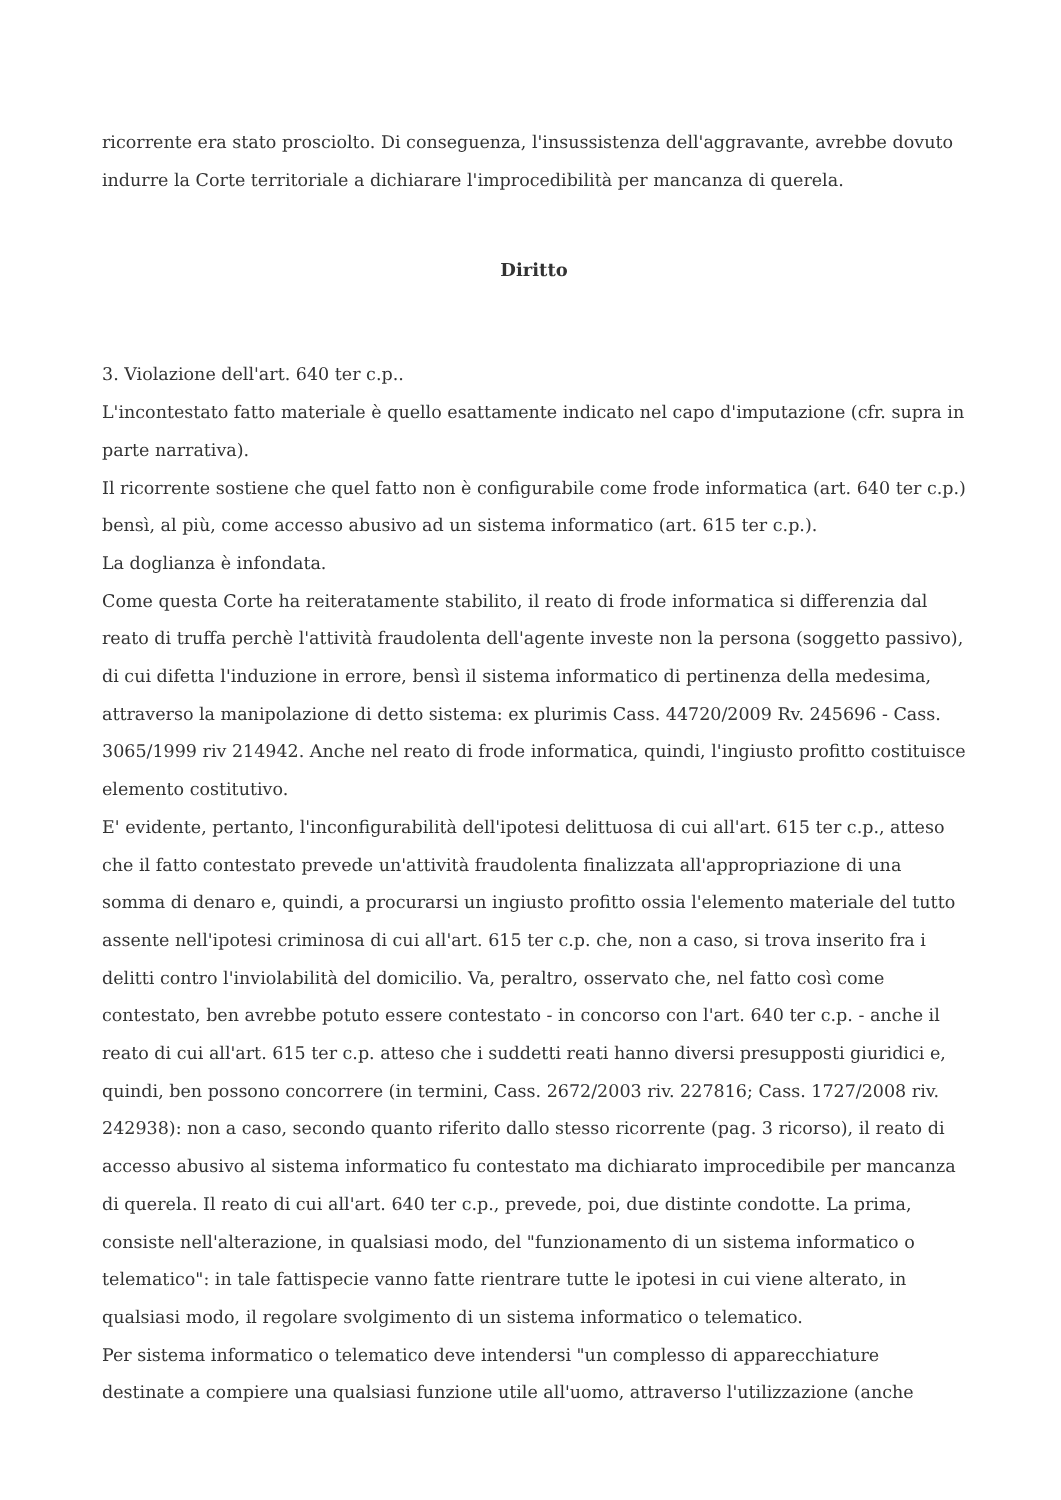ricorrente era stato prosciolto. Di conseguenza, l'insussistenza dell'aggravante, avrebbe dovuto indurre la Corte territoriale a dichiarare l'improcedibilità per mancanza di querela.
Diritto
3. Violazione dell'art. 640 ter c.p..
L'incontestato fatto materiale è quello esattamente indicato nel capo d'imputazione (cfr. supra in parte narrativa).
Il ricorrente sostiene che quel fatto non è configurabile come frode informatica (art. 640 ter c.p.) bensì, al più, come accesso abusivo ad un sistema informatico (art. 615 ter c.p.).
La doglianza è infondata.
Come questa Corte ha reiteratamente stabilito, il reato di frode informatica si differenzia dal reato di truffa perchè l'attività fraudolenta dell'agente investe non la persona (soggetto passivo), di cui difetta l'induzione in errore, bensì il sistema informatico di pertinenza della medesima, attraverso la manipolazione di detto sistema: ex plurimis Cass. 44720/2009 Rv. 245696 - Cass. 3065/1999 riv 214942. Anche nel reato di frode informatica, quindi, l'ingiusto profitto costituisce elemento costitutivo.
E' evidente, pertanto, l'inconfigurabilità dell'ipotesi delittuosa di cui all'art. 615 ter c.p., atteso che il fatto contestato prevede un'attività fraudolenta finalizzata all'appropriazione di una somma di denaro e, quindi, a procurarsi un ingiusto profitto ossia l'elemento materiale del tutto assente nell'ipotesi criminosa di cui all'art. 615 ter c.p. che, non a caso, si trova inserito fra i delitti contro l'inviolabilità del domicilio. Va, peraltro, osservato che, nel fatto così come contestato, ben avrebbe potuto essere contestato - in concorso con l'art. 640 ter c.p. - anche il reato di cui all'art. 615 ter c.p. atteso che i suddetti reati hanno diversi presupposti giuridici e, quindi, ben possono concorrere (in termini, Cass. 2672/2003 riv. 227816; Cass. 1727/2008 riv. 242938): non a caso, secondo quanto riferito dallo stesso ricorrente (pag. 3 ricorso), il reato di accesso abusivo al sistema informatico fu contestato ma dichiarato improcedibile per mancanza di querela. Il reato di cui all'art. 640 ter c.p., prevede, poi, due distinte condotte. La prima, consiste nell'alterazione, in qualsiasi modo, del "funzionamento di un sistema informatico o telematico": in tale fattispecie vanno fatte rientrare tutte le ipotesi in cui viene alterato, in qualsiasi modo, il regolare svolgimento di un sistema informatico o telematico.
Per sistema informatico o telematico deve intendersi "un complesso di apparecchiature destinate a compiere una qualsiasi funzione utile all'uomo, attraverso l'utilizzazione (anche